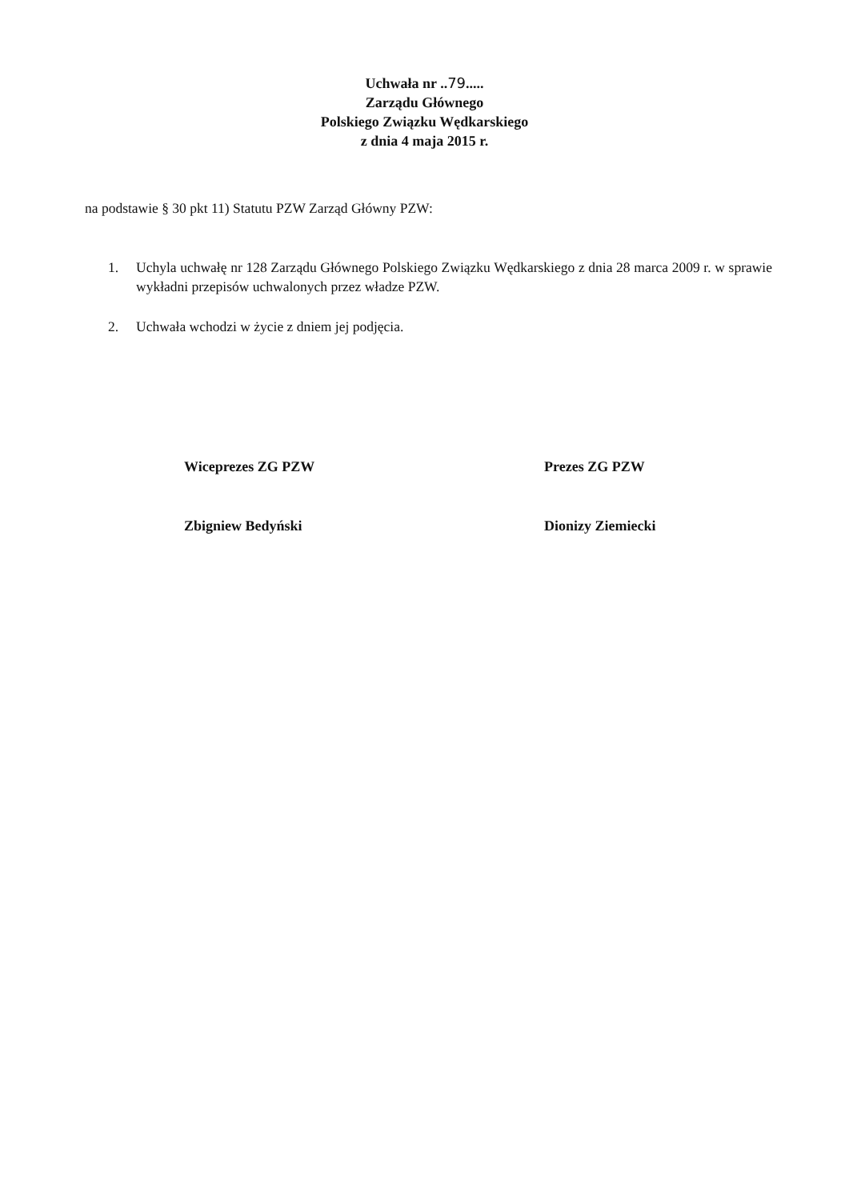Uchwała nr ..79.....
Zarządu Głównego
Polskiego Związku Wędkarskiego
z dnia 4 maja 2015 r.
na podstawie § 30 pkt 11) Statutu PZW Zarząd Główny PZW:
1. Uchyla uchwałę nr 128 Zarządu Głównego Polskiego Związku Wędkarskiego z dnia 28 marca 2009 r. w sprawie wykładni przepisów uchwalonych przez władze PZW.
2. Uchwała wchodzi w życie z dniem jej podjęcia.
Wiceprezes ZG PZW
Zbigniew Bedyński
Prezes ZG PZW
Dionizy Ziemiecki